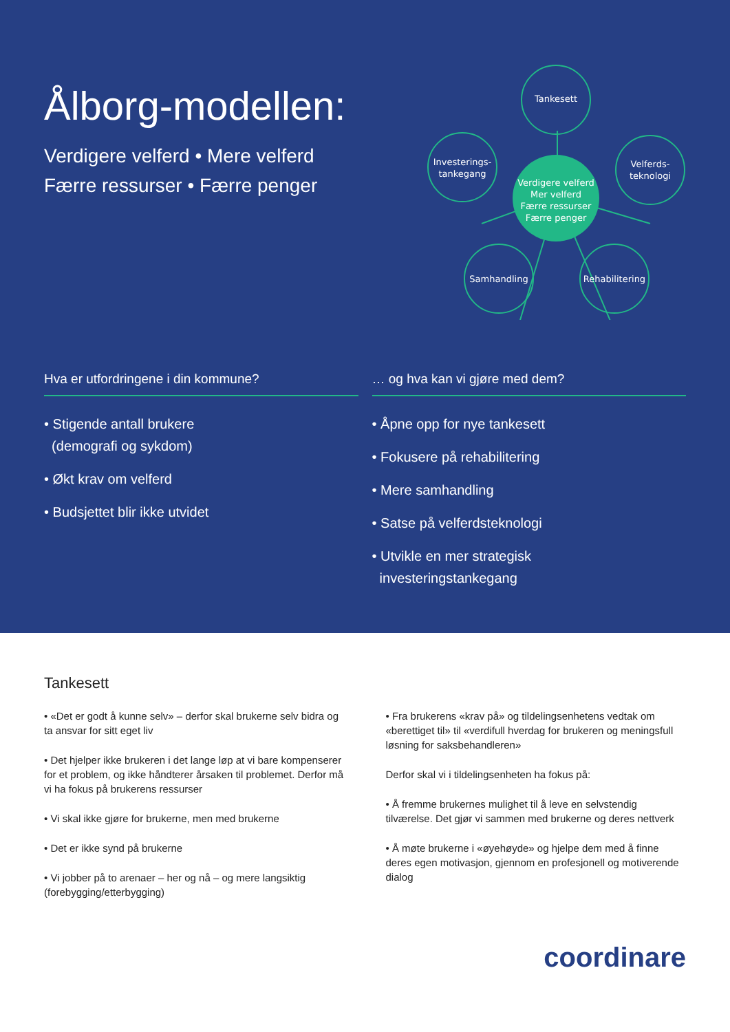Ålborg-modellen:
Verdigere velferd • Mere velferd
Færre ressurser • Færre penger
Tankesett
Investerings-
tankegang
Velferds-
teknologi
Verdigere velferd
Mer velferd
Færre ressurser
Færre penger
Samhandling
Rehabilitering
Hva er utfordringene i din kommune?
• Stigende antall brukere
(demografi og sykdom)
• Økt krav om velferd
• Budsjettet blir ikke utvidet
… og hva kan vi gjøre med dem?
• Åpne opp for nye tankesett
• Fokusere på rehabilitering
• Mere samhandling
• Satse på velferdsteknologi
• Utvikle en mer strategisk
investeringstankegang
Tankesett
• «Det er godt å kunne selv» – derfor skal brukerne selv bidra og ta ansvar for sitt eget liv
• Det hjelper ikke brukeren i det lange løp at vi bare kompenserer for et problem, og ikke håndterer årsaken til problemet. Derfor må vi ha fokus på brukerens ressurser
• Vi skal ikke gjøre for brukerne, men med brukerne
• Det er ikke synd på brukerne
• Vi jobber på to arenaer – her og nå – og mere langsiktig (forebygging/etterbygging)
• Fra brukerens «krav på» og tildelingsenhetens vedtak om «berettiget til» til «verdifull hverdag for brukeren og meningsfull løsning for saksbehandleren»
Derfor skal vi i tildelingsenheten ha fokus på:
• Å fremme brukernes mulighet til å leve en selvstendig tilværelse. Det gjør vi sammen med brukerne og deres nettverk
• Å møte brukerne i «øyehøyde» og hjelpe dem med å finne deres egen motivasjon, gjennom en profesjonell og motiverende dialog
coordinare